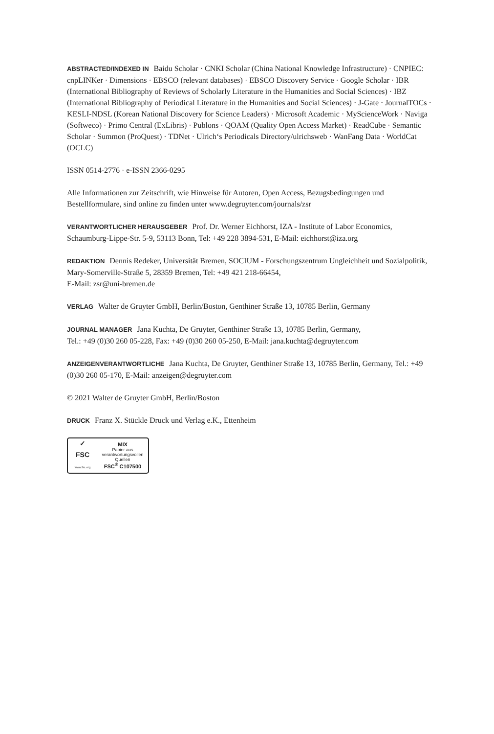ABSTRACTED/INDEXED IN Baidu Scholar · CNKI Scholar (China National Knowledge Infrastructure) · CNPIEC: cnpLINKer · Dimensions · EBSCO (relevant databases) · EBSCO Discovery Service · Google Scholar · IBR (International Bibliography of Reviews of Scholarly Literature in the Humanities and Social Sciences) · IBZ (International Bibliography of Periodical Literature in the Humanities and Social Sciences) · J-Gate · JournalTOCs · KESLI-NDSL (Korean National Discovery for Science Leaders) · Microsoft Academic · MyScienceWork · Naviga (Softweco) · Primo Central (ExLibris) · Publons · QOAM (Quality Open Access Market) · ReadCube · Semantic Scholar · Summon (ProQuest) · TDNet · Ulrich‘s Periodicals Directory/ulrichsweb · WanFang Data · WorldCat (OCLC)
ISSN 0514-2776 · e-ISSN 2366-0295
Alle Informationen zur Zeitschrift, wie Hinweise für Autoren, Open Access, Bezugsbedingungen und Bestellformulare, sind online zu finden unter www.degruyter.com/journals/zsr
VERANTWORTLICHER HERAUSGEBER Prof. Dr. Werner Eichhorst, IZA - Institute of Labor Economics, Schaumburg-Lippe-Str. 5-9, 53113 Bonn, Tel: +49 228 3894-531, E-Mail: eichhorst@iza.org
REDAKTION Dennis Redeker, Universität Bremen, SOCIUM - Forschungszentrum Ungleichheit und Sozialpolitik, Mary-Somerville-Straße 5, 28359 Bremen, Tel: +49 421 218-66454,
E-Mail: zsr@uni-bremen.de
VERLAG Walter de Gruyter GmbH, Berlin/Boston, Genthiner Straße 13, 10785 Berlin, Germany
JOURNAL MANAGER Jana Kuchta, De Gruyter, Genthiner Straße 13, 10785 Berlin, Germany,
Tel.: +49 (0)30 260 05-228, Fax: +49 (0)30 260 05-250, E-Mail: jana.kuchta@degruyter.com
ANZEIGENVERANTWORTLICHE Jana Kuchta, De Gruyter, Genthiner Straße 13, 10785 Berlin, Germany, Tel.: +49 (0)30 260 05-170, E-Mail: anzeigen@degruyter.com
© 2021 Walter de Gruyter GmbH, Berlin/Boston
DRUCK Franz X. Stückle Druck und Verlag e.K., Ettenheim
✓
FSC
www.fsc.org
MIX
Papier aus verantwortungsvollen Quellen
FSC<sup>®</sup> C107500